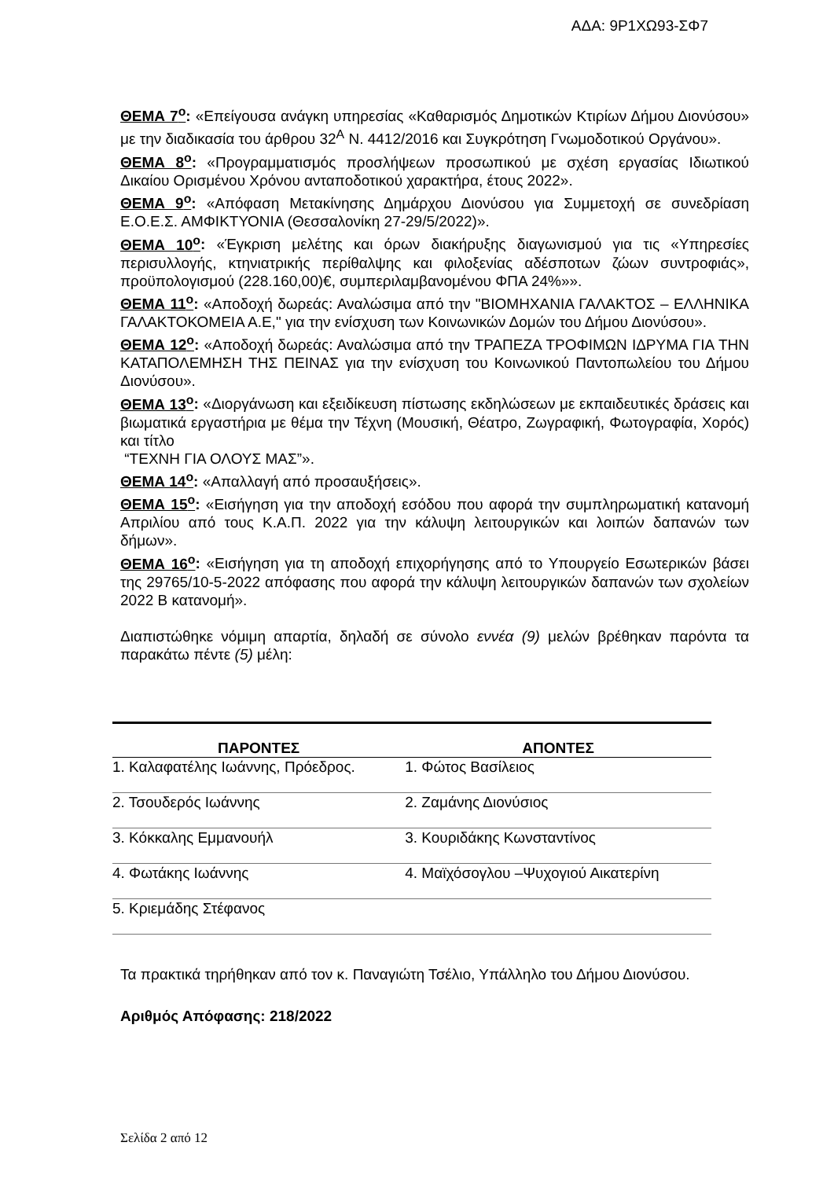ΑΔΑ: 9Ρ1ΧΩ93-ΣΦ7
ΘΕΜΑ 7<sup>ο</sup>: «Επείγουσα ανάγκη υπηρεσίας «Καθαρισμός Δημοτικών Κτιρίων Δήμου Διονύσου» με την διαδικασία του άρθρου 32<sup>Α</sup> Ν. 4412/2016 και Συγκρότηση Γνωμοδοτικού Οργάνου».
ΘΕΜΑ 8<sup>ο</sup>: «Προγραμματισμός προσλήψεων προσωπικού με σχέση εργασίας Ιδιωτικού Δικαίου Ορισμένου Χρόνου ανταποδοτικού χαρακτήρα, έτους 2022».
ΘΕΜΑ 9<sup>ο</sup>: «Απόφαση Μετακίνησης Δημάρχου Διονύσου για Συμμετοχή σε συνεδρίαση Ε.Ο.Ε.Σ. ΑΜΦΙΚΤΥΟΝΙΑ (Θεσσαλονίκη 27-29/5/2022)».
ΘΕΜΑ 10<sup>ο</sup>: «Έγκριση μελέτης και όρων διακήρυξης διαγωνισμού για τις «Υπηρεσίες περισυλλογής, κτηνιατρικής περίθαλψης και φιλοξενίας αδέσποτων ζώων συντροφιάς», προϋπολογισμού (228.160,00)€, συμπεριλαμβανομένου ΦΠΑ 24%»».
ΘΕΜΑ 11<sup>ο</sup>: «Αποδοχή δωρεάς: Αναλώσιμα από την "ΒΙΟΜΗΧΑΝΙΑ ΓΑΛΑΚΤΟΣ – ΕΛΛΗΝΙΚΑ ΓΑΛΑΚΤΟΚΟΜΕΙΑ Α.Ε," για την ενίσχυση των Κοινωνικών Δομών του Δήμου Διονύσου».
ΘΕΜΑ 12<sup>ο</sup>: «Αποδοχή δωρεάς: Αναλώσιμα από την ΤΡΑΠΕΖΑ ΤΡΟΦΙΜΩΝ ΙΔΡΥΜΑ ΓΙΑ ΤΗΝ ΚΑΤΑΠΟΛΕΜΗΣΗ ΤΗΣ ΠΕΙΝΑΣ για την ενίσχυση του Κοινωνικού Παντοπωλείου του Δήμου Διονύσου».
ΘΕΜΑ 13<sup>ο</sup>: «Διοργάνωση και εξειδίκευση πίστωσης εκδηλώσεων με εκπαιδευτικές δράσεις και βιωματικά εργαστήρια με θέμα την Τέχνη (Μουσική, Θέατρο, Ζωγραφική, Φωτογραφία, Χορός) και τίτλο
“ΤΕΧΝΗ ΓΙΑ ΟΛΟΥΣ ΜΑΣ”».
ΘΕΜΑ 14<sup>ο</sup>: «Απαλλαγή από προσαυξήσεις».
ΘΕΜΑ 15<sup>ο</sup>: «Εισήγηση για την αποδοχή εσόδου που αφορά την συμπληρωματική κατανομή Απριλίου από τους Κ.Α.Π. 2022 για την κάλυψη λειτουργικών και λοιπών δαπανών των δήμων».
ΘΕΜΑ 16<sup>ο</sup>: «Εισήγηση για τη αποδοχή επιχορήγησης από το Υπουργείο Εσωτερικών βάσει της 29765/10-5-2022 απόφασης που αφορά την κάλυψη λειτουργικών δαπανών των σχολείων 2022 Β κατανομή».
Διαπιστώθηκε νόμιμη απαρτία, δηλαδή σε σύνολο εννέα (9) μελών βρέθηκαν παρόντα τα παρακάτω πέντε (5) μέλη:
| ΠΑΡΟΝΤΕΣ | ΑΠΟΝΤΕΣ |
| --- | --- |
| 1. Καλαφατέλης Ιωάννης, Πρόεδρος. | 1. Φώτος Βασίλειος |
| 2. Τσουδερός Ιωάννης | 2. Ζαμάνης Διονύσιος |
| 3. Κόκκαλης Εμμανουήλ | 3. Κουριδάκης Κωνσταντίνος |
| 4. Φωτάκης Ιωάννης | 4. Μαϊχόσογλου –Ψυχογιού Αικατερίνη |
| 5. Κριεμάδης Στέφανος | |
Τα πρακτικά τηρήθηκαν από τον κ. Παναγιώτη Τσέλιο, Υπάλληλο του Δήμου Διονύσου.
Αριθμός Απόφασης: 218/2022
Σελίδα 2 από 12